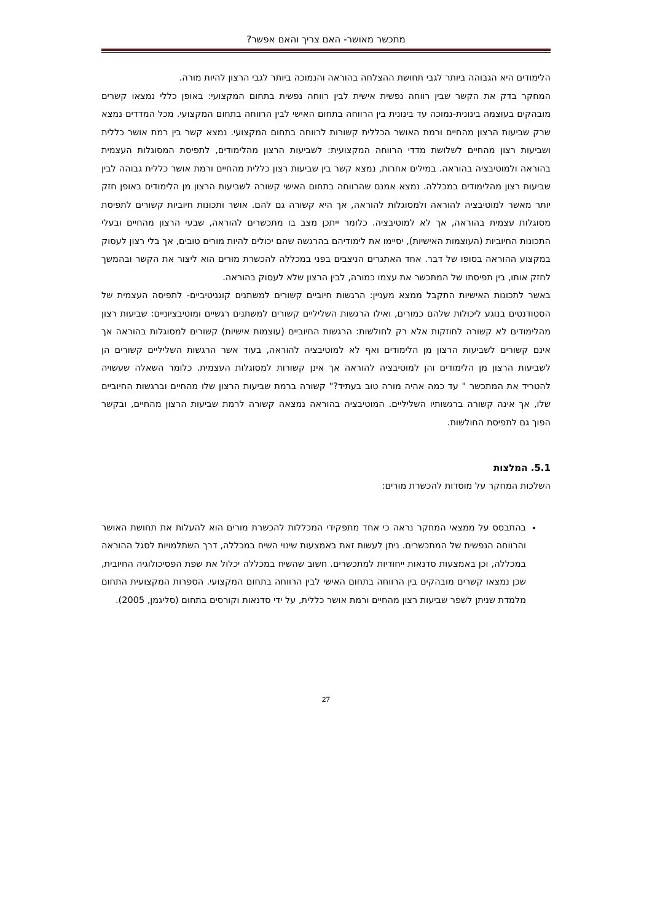מתכשר מאושר- האם צריך והאם אפשר?
הלימודים היא הגבוהה ביותר לגבי תחושת ההצלחה בהוראה והנמוכה ביותר לגבי הרצון להיות מורה.
המחקר בדק את הקשר שבין רווחה נפשית אישית לבין רווחה נפשית בתחום המקצועי: באופן כללי נמצאו קשרים מובהקים בעוצמה בינונית-נמוכה עד בינונית בין הרווחה בתחום האישי לבין הרווחה בתחום המקצועי. מכל המדדים נמצא שרק שביעות הרצון מהחיים ורמת האושר הכללית קשורות לרווחה בתחום המקצועי. נמצא קשר בין רמת אושר כללית ושביעות רצון מהחיים לשלושת מדדי הרווחה המקצועית: לשביעות הרצון מהלימודים, לתפיסת המסוגלות העצמית בהוראה ולמוטיבציה בהוראה. במילים אחרות, נמצא קשר בין שביעות רצון כללית מהחיים ורמת אושר כללית גבוהה לבין שביעות רצון מהלימודים במכללה. נמצא אמנם שהרווחה בתחום האישי קשורה לשביעות הרצון מן הלימודים באופן חזק יותר מאשר למוטיבציה להוראה ולמסוגלות להוראה, אך היא קשורה גם להם. אושר ותכונות חיוביות קשורים לתפיסת מסוגלות עצמית בהוראה, אך לא למוטיבציה. כלומר ייתכן מצב בו מתכשרים להוראה, שבעי הרצון מהחיים ובעלי התכונות החיוביות (העוצמות האישיות), יסיימו את לימודיהם בהרגשה שהם יכולים להיות מורים טובים, אך בלי רצון לעסוק במקצוע ההוראה בסופו של דבר. אחד האתגרים הניצבים בפני במכללה להכשרת מורים הוא ליצור את הקשר ובהמשך לחזק אותו, בין תפיסתו של המתכשר את עצמו כמורה, לבין הרצון שלא לעסוק בהוראה.
באשר לתכונות האישיות התקבל ממצא מעניין: הרגשות חיוביים קשורים למשתנים קוגניטיביים- לתפיסה העצמית של הסטודנטים בנוגע ליכולות שלהם כמורים, ואילו הרגשות השליליים קשורים למשתנים רגשיים ומוטיבציוניים: שביעות רצון מהלימודים לא קשורה לחוזקות אלא רק לחולשות: הרגשות החיוביים (עוצמות אישיות) קשורים למסוגלות בהוראה אך אינם קשורים לשביעות הרצון מן הלימודים ואף לא למוטיבציה להוראה, בעוד אשר הרגשות השליליים קשורים הן לשביעות הרצון מן הלימודים והן למוטיבציה להוראה אך אינן קשורות למסוגלות העצמית. כלומר השאלה שעשויה להטריד את המתכשר " עד כמה אהיה מורה טוב בעתיד?" קשורה ברמת שביעות הרצון שלו מהחיים וברגשות החיוביים שלו, אך אינה קשורה ברגשותיו השליליים. המוטיבציה בהוראה נמצאה קשורה לרמת שביעות הרצון מהחיים, ובקשר הפוך גם לתפיסת החולשות.
5.1. המלצות
השלכות המחקר על מוסדות להכשרת מורים:
בהתבסס על ממצאי המחקר נראה כי אחד מתפקידי המכללות להכשרת מורים הוא להעלות את תחושת האושר והרווחה הנפשית של המתכשרים. ניתן לעשות זאת באמצעות שינוי השיח במכללה, דרך השתלמויות לסגל ההוראה במכללה, וכן באמצעות סדנאות ייחודיות למתכשרים. חשוב שהשיח במכללה יכלול את שפת הפסיכולוגיה החיובית, שכן נמצאו קשרים מובהקים בין הרווחה בתחום האישי לבין הרווחה בתחום המקצועי. הספרות המקצועית התחום מלמדת שניתן לשפר שביעות רצון מהחיים ורמת אושר כללית, על ידי סדנאות וקורסים בתחום (סליגמן, 2005).
27